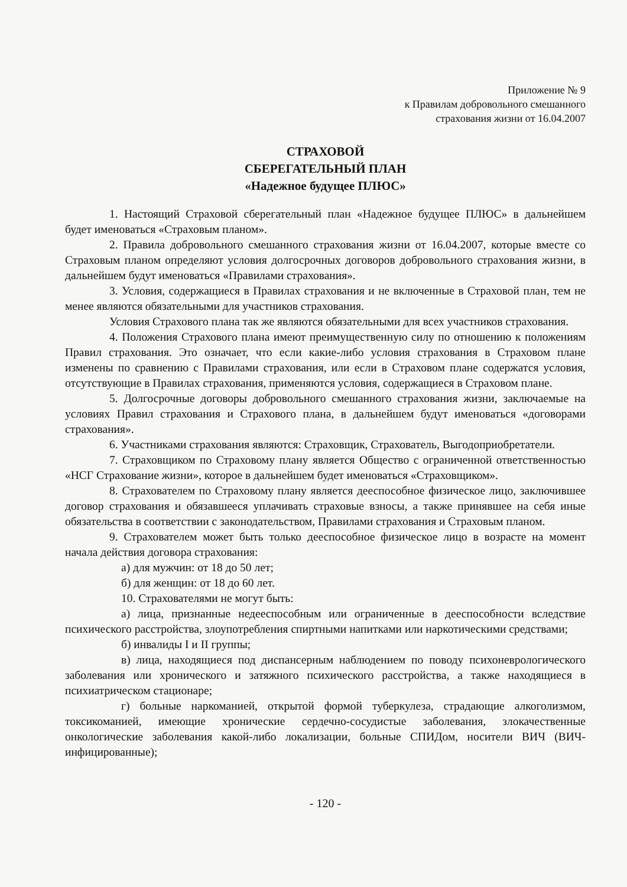Приложение № 9
к Правилам добровольного смешанного
страхования жизни от 16.04.2007
СТРАХОВОЙ
СБЕРЕГАТЕЛЬНЫЙ ПЛАН
«Надежное будущее ПЛЮС»
1. Настоящий Страховой сберегательный план «Надежное будущее ПЛЮС» в дальнейшем будет именоваться «Страховым планом».
2. Правила добровольного смешанного страхования жизни от 16.04.2007, которые вместе со Страховым планом определяют условия долгосрочных договоров добровольного страхования жизни, в дальнейшем будут именоваться «Правилами страхования».
3. Условия, содержащиеся в Правилах страхования и не включенные в Страховой план, тем не менее являются обязательными для участников страхования.
Условия Страхового плана так же являются обязательными для всех участников страхования.
4. Положения Страхового плана имеют преимущественную силу по отношению к положениям Правил страхования. Это означает, что если какие-либо условия страхования в Страховом плане изменены по сравнению с Правилами страхования, или если в Страховом плане содержатся условия, отсутствующие в Правилах страхования, применяются условия, содержащиеся в Страховом плане.
5. Долгосрочные договоры добровольного смешанного страхования жизни, заключаемые на условиях Правил страхования и Страхового плана, в дальнейшем будут именоваться «договорами страхования».
6. Участниками страхования являются: Страховщик, Страхователь, Выгодоприобретатели.
7. Страховщиком по Страховому плану является Общество с ограниченной ответственностью «НСГ Страхование жизни», которое в дальнейшем будет именоваться «Страховщиком».
8. Страхователем по Страховому плану является дееспособное физическое лицо, заключившее договор страхования и обязавшееся уплачивать страховые взносы, а также принявшее на себя иные обязательства в соответствии с законодательством, Правилами страхования и Страховым планом.
9. Страхователем может быть только дееспособное физическое лицо в возрасте на момент начала действия договора страхования:
а) для мужчин: от 18 до 50 лет;
б) для женщин: от 18 до 60 лет.
10. Страхователями не могут быть:
а) лица, признанные недееспособным или ограниченные в дееспособности вследствие психического расстройства, злоупотребления спиртными напитками или наркотическими средствами;
б) инвалиды I и II группы;
в) лица, находящиеся под диспансерным наблюдением по поводу психоневрологического заболевания или хронического и затяжного психического расстройства, а также находящиеся в психиатрическом стационаре;
г) больные наркоманией, открытой формой туберкулеза, страдающие алкоголизмом, токсикоманией, имеющие хронические сердечно-сосудистые заболевания, злокачественные онкологические заболевания какой-либо локализации, больные СПИДом, носители ВИЧ (ВИЧ-инфицированные);
- 120 -